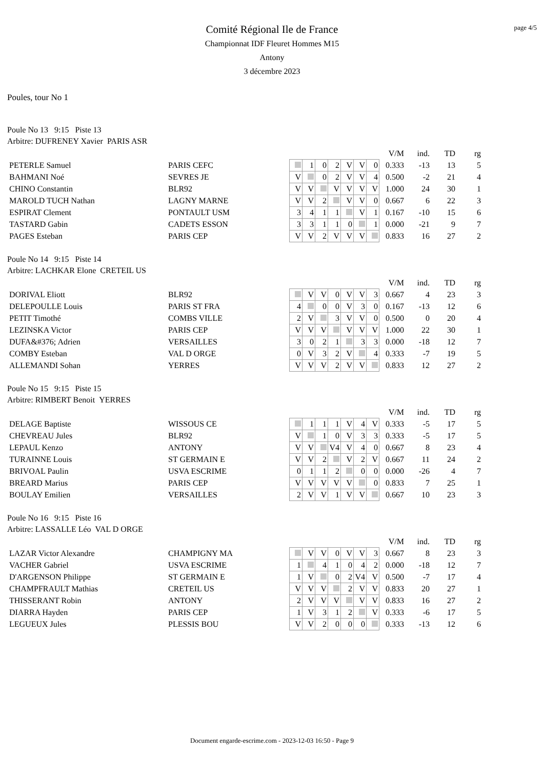page 4/5
Comité Régional Ile de France
Championnat IDF Fleuret Hommes M15
Antony
3 décembre 2023
Poules, tour No 1
Poule No 13 9:15 Piste 13
Arbitre: DUFRENEY Xavier PARIS ASR
| | | | | | | | | | | V/M | ind. | TD | rg |
| PETERLE Samuel | PARIS CEFC | | | 1 | 0 | 2 | V | V | 0 | 0.333 | -13 | 13 | 5 |
| BAHMANI Noé | SEVRES JE | | V | | 0 | 2 | V | V | 4 | 0.500 | -2 | 21 | 4 |
| CHINO Constantin | BLR92 | | V | V | | V | V | V | V | 1.000 | 24 | 30 | 1 |
| MAROLD TUCH Nathan | LAGNY MARNE | | V | V | 2 | | V | V | 0 | 0.667 | 6 | 22 | 3 |
| ESPIRAT Clement | PONTAULT USM | | 3 | 4 | 1 | 1 | | V | 1 | 0.167 | -10 | 15 | 6 |
| TASTARD Gabin | CADETS ESSON | | 3 | 3 | 1 | 1 | 0 | | 1 | 0.000 | -21 | 9 | 7 |
| PAGES Esteban | PARIS CEP | | V | V | 2 | V | V | V | | 0.833 | 16 | 27 | 2 |
Poule No 14 9:15 Piste 14
Arbitre: LACHKAR Elone CRETEIL US
| | | | | | | | | | | V/M | ind. | TD | rg |
| DORIVAL Eliott | BLR92 | | | V | V | 0 | V | V | 3 | 0.667 | 4 | 23 | 3 |
| DELEPOULLE Louis | PARIS ST FRA | | 4 | | 0 | 0 | V | 3 | 0 | 0.167 | -13 | 12 | 6 |
| PETIT Timothé | COMBS VILLE | | 2 | V | | 3 | V | V | 0 | 0.500 | 0 | 20 | 4 |
| LEZINSKA Victor | PARIS CEP | | V | V | V | | V | V | V | 1.000 | 22 | 30 | 1 |
| DUFA&#376; Adrien | VERSAILLES | | 3 | 0 | 2 | 1 | | 3 | 3 | 0.000 | -18 | 12 | 7 |
| COMBY Esteban | VAL D ORGE | | 0 | V | 3 | 2 | V | | 4 | 0.333 | -7 | 19 | 5 |
| ALLEMANDI Sohan | YERRES | | V | V | V | 2 | V | V | | 0.833 | 12 | 27 | 2 |
Poule No 15 9:15 Piste 15
Arbitre: RIMBERT Benoit YERRES
| | | | | | | | | | | V/M | ind. | TD | rg |
| DELAGE Baptiste | WISSOUS CE | | | 1 | 1 | 1 | V | 4 | V | 0.333 | -5 | 17 | 5 |
| CHEVREAU Jules | BLR92 | | V | | 1 | 0 | V | 3 | 3 | 0.333 | -5 | 17 | 5 |
| LEPAUL Kenzo | ANTONY | | V | V | | V4 | V | 4 | 0 | 0.667 | 8 | 23 | 4 |
| TURAINNE Louis | ST GERMAIN E | | V | V | 2 | | V | 2 | V | 0.667 | 11 | 24 | 2 |
| BRIVOAL Paulin | USVA ESCRIME | | 0 | 1 | 1 | 2 | | 0 | 0 | 0.000 | -26 | 4 | 7 |
| BREARD Marius | PARIS CEP | | V | V | V | V | V | | 0 | 0.833 | 7 | 25 | 1 |
| BOULAY Emilien | VERSAILLES | | 2 | V | V | 1 | V | V | | 0.667 | 10 | 23 | 3 |
Poule No 16 9:15 Piste 16
Arbitre: LASSALLE Léo VAL D ORGE
| | | | | | | | | | | V/M | ind. | TD | rg |
| LAZAR Victor Alexandre | CHAMPIGNY MA | | | V | V | 0 | V | V | 3 | 0.667 | 8 | 23 | 3 |
| VACHER Gabriel | USVA ESCRIME | | 1 | | 4 | 1 | 0 | 4 | 2 | 0.000 | -18 | 12 | 7 |
| D'ARGENSON Philippe | ST GERMAIN E | | 1 | V | | 0 | 2 | V4 | V | 0.500 | -7 | 17 | 4 |
| CHAMPFRAULT Mathias | CRETEIL US | | V | V | V | | 2 | V | V | 0.833 | 20 | 27 | 1 |
| THISSERANT Robin | ANTONY | | 2 | V | V | V | | V | V | 0.833 | 16 | 27 | 2 |
| DIARRA Hayden | PARIS CEP | | 1 | V | 3 | 1 | 2 | | V | 0.333 | -6 | 17 | 5 |
| LEGUEUX Jules | PLESSIS BOU | | V | V | 2 | 0 | 0 | 0 | | 0.333 | -13 | 12 | 6 |
Document engarde-escrime.com - 2023-12-03 16:50 - Page 9